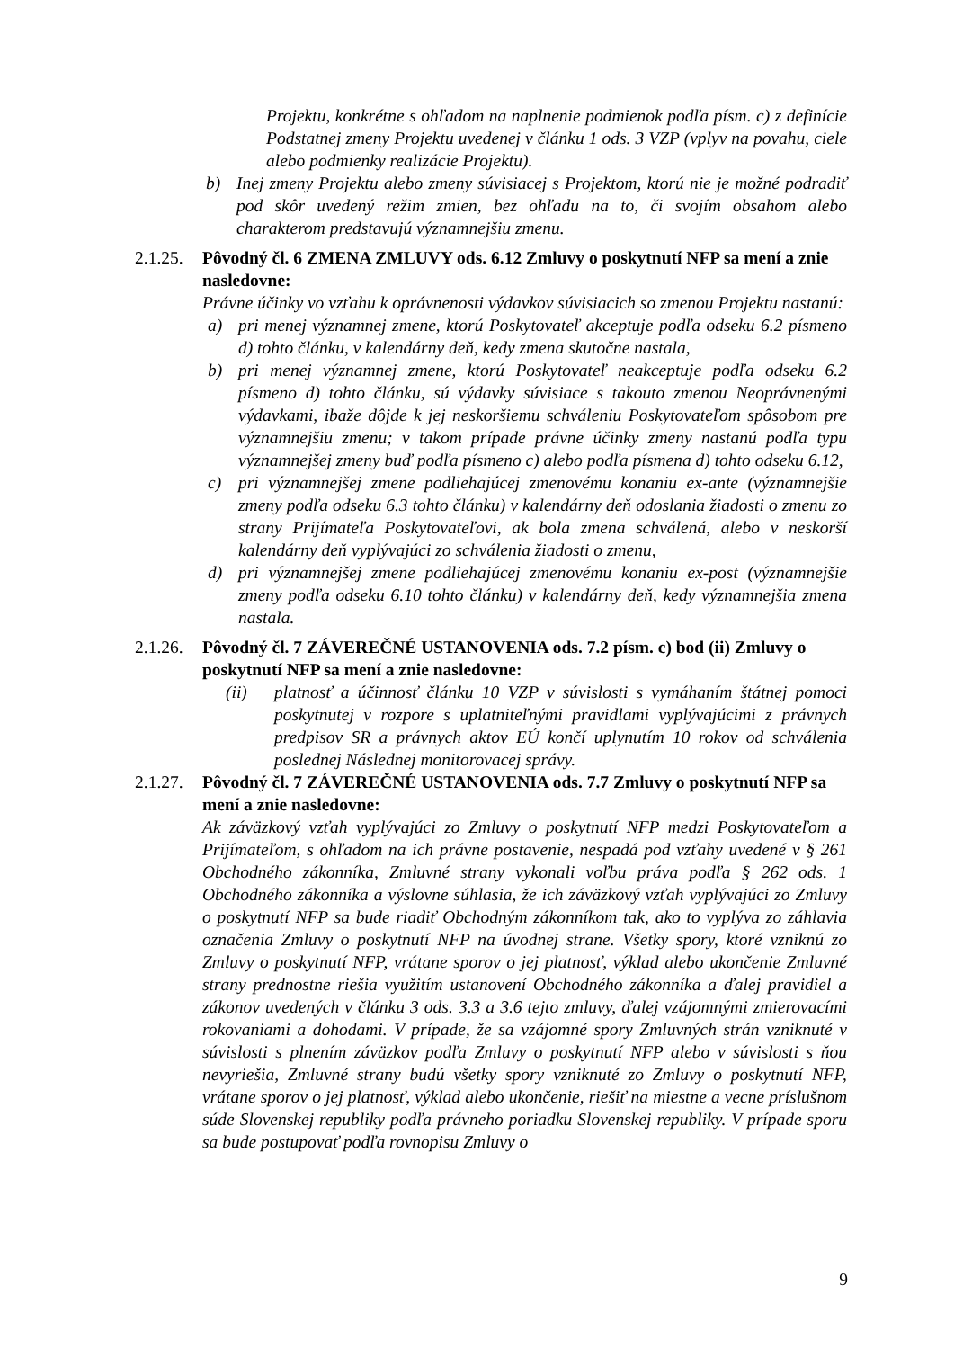Projektu, konkrétne s ohľadom na naplnenie podmienok podľa písm. c) z definície Podstatnej zmeny Projektu uvedenej v článku 1 ods. 3 VZP (vplyv na povahu, ciele alebo podmienky realizácie Projektu).
b) Inej zmeny Projektu alebo zmeny súvisiacej s Projektom, ktorú nie je možné podradiť pod skôr uvedený režim zmien, bez ohľadu na to, či svojím obsahom alebo charakterom predstavujú významnejšiu zmenu.
2.1.25.
Pôvodný čl. 6 ZMENA ZMLUVY ods. 6.12 Zmluvy o poskytnutí NFP sa mení a znie nasledovne:
Právne účinky vo vzťahu k oprávnenosti výdavkov súvisiacich so zmenou Projektu nastanú:
a) pri menej významnej zmene, ktorú Poskytovateľ akceptuje podľa odseku 6.2 písmeno d) tohto článku, v kalendárny deň, kedy zmena skutočne nastala,
b) pri menej významnej zmene, ktorú Poskytovateľ neakceptuje podľa odseku 6.2 písmeno d) tohto článku, sú výdavky súvisiace s takouto zmenou Neoprávnenými výdavkami, ibaže dôjde k jej neskoršiemu schváleniu Poskytovateľom spôsobom pre významnejšiu zmenu; v takom prípade právne účinky zmeny nastanú podľa typu významnejšej zmeny buď podľa písmeno c) alebo podľa písmena d) tohto odseku 6.12,
c) pri významnejšej zmene podliehajúcej zmenovému konaniu ex-ante (významnejšie zmeny podľa odseku 6.3 tohto článku) v kalendárny deň odoslania žiadosti o zmenu zo strany Prijímateľa Poskytovateľovi, ak bola zmena schválená, alebo v neskorší kalendárny deň vyplývajúci zo schválenia žiadosti o zmenu,
d) pri významnejšej zmene podliehajúcej zmenovému konaniu ex-post (významnejšie zmeny podľa odseku 6.10 tohto článku) v kalendárny deň, kedy významnejšia zmena nastala.
2.1.26.
Pôvodný čl. 7 ZÁVEREČNÉ USTANOVENIA ods. 7.2 písm. c) bod (ii) Zmluvy o poskytnutí NFP sa mení a znie nasledovne:
(ii) platnosť a účinnosť článku 10 VZP v súvislosti s vymáhaním štátnej pomoci poskytnutej v rozpore s uplatniteľnými pravidlami vyplývajúcimi z právnych predpisov SR a právnych aktov EÚ končí uplynutím 10 rokov od schválenia poslednej Následnej monitorovacej správy.
2.1.27.
Pôvodný čl. 7 ZÁVEREČNÉ USTANOVENIA ods. 7.7 Zmluvy o poskytnutí NFP sa mení a znie nasledovne:
Ak záväzkový vzťah vyplývajúci zo Zmluvy o poskytnutí NFP medzi Poskytovateľom a Prijímateľom, s ohľadom na ich právne postavenie, nespadá pod vzťahy uvedené v § 261 Obchodného zákonníka, Zmluvné strany vykonali voľbu práva podľa § 262 ods. 1 Obchodného zákonníka a výslovne súhlasia, že ich záväzkový vzťah vyplývajúci zo Zmluvy o poskytnutí NFP sa bude riadiť Obchodným zákonníkom tak, ako to vyplýva zo záhlavia označenia Zmluvy o poskytnutí NFP na úvodnej strane. Všetky spory, ktoré vzniknú zo Zmluvy o poskytnutí NFP, vrátane sporov o jej platnosť, výklad alebo ukončenie Zmluvné strany prednostne riešia využitím ustanovení Obchodného zákonníka a ďalej pravidiel a zákonov uvedených v článku 3 ods. 3.3 a 3.6 tejto zmluvy, ďalej vzájomnými zmierovacími rokovaniami a dohodami. V prípade, že sa vzájomné spory Zmluvných strán vzniknuté v súvislosti s plnením záväzkov podľa Zmluvy o poskytnutí NFP alebo v súvislosti s ňou nevyriešia, Zmluvné strany budú všetky spory vzniknuté zo Zmluvy o poskytnutí NFP, vrátane sporov o jej platnosť, výklad alebo ukončenie, riešiť na miestne a vecne príslušnom súde Slovenskej republiky podľa právneho poriadku Slovenskej republiky. V prípade sporu sa bude postupovať podľa rovnopisu Zmluvy o
9